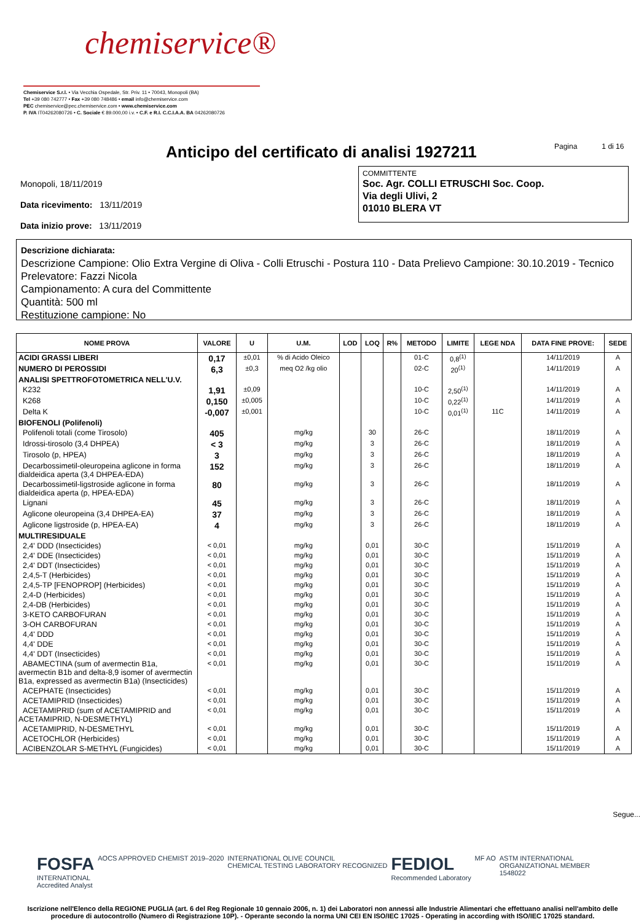chemiservice®
Chemiservice S.r.l. • Via Vecchia Ospedale, Str. Priv. 11 • 70043, Monopoli (BA)
Tel +39 080 742777 • Fax +39 080 748486 • email info@chemiservice.com
PEC chemiservice@pec.chemiservice.com • www.chemiservice.com
P. IVA IT04262080726 • C. Sociale € 89.000,00 i.v. • C.F. e R.I. C.C.I.A.A. BA 04262080726
Anticipo del certificato di analisi 1927211
Pagina 1 di 16
Monopoli, 18/11/2019
Data ricevimento: 13/11/2019
Data inizio prove: 13/11/2019
COMMITTENTE
Soc. Agr. COLLI ETRUSCHI Soc. Coop.
Via degli Ulivi, 2
01010 BLERA VT
Descrizione dichiarata:
Descrizione Campione: Olio Extra Vergine di Oliva - Colli Etruschi - Postura 110 - Data Prelievo Campione: 30.10.2019 - Tecnico Prelevatore: Fazzi Nicola
Campionamento: A cura del Committente
Quantità: 500 ml
Restituzione campione: No
| NOME PROVA | VALORE | U | U.M. | LOD | LOQ | R% | METODO | LIMITE | LEGE NDA | DATA FINE PROVE: | SEDE |
| --- | --- | --- | --- | --- | --- | --- | --- | --- | --- | --- | --- |
| ACIDI GRASSI LIBERI | 0,17 | ±0,01 | % di Acido Oleico | | | | 01-C | 0,8<sup>(1)</sup> | | 14/11/2019 | A |
| NUMERO DI PEROSSIDI | 6,3 | ±0,3 | meq O2 /kg olio | | | | 02-C | 20<sup>(1)</sup> | | 14/11/2019 | A |
| ANALISI SPETTROFOTOMETRICA NELL'U.V. | | | | | | | | | | | |
| K232 | 1,91 | ±0,09 | | | | | 10-C | 2,50<sup>(1)</sup> | | 14/11/2019 | A |
| K268 | 0,150 | ±0,005 | | | | | 10-C | 0,22<sup>(1)</sup> | | 14/11/2019 | A |
| Delta K | -0,007 | ±0,001 | | | | | 10-C | 0,01<sup>(1)</sup> | 11C | 14/11/2019 | A |
| BIOFENOLI (Polifenoli) | | | | | | | | | | | |
| Polifenoli totali (come Tirosolo) | 405 | | mg/kg | | 30 | | 26-C | | | 18/11/2019 | A |
| Idrossi-tirosolo (3,4 DHPEA) | < 3 | | mg/kg | | 3 | | 26-C | | | 18/11/2019 | A |
| Tirosolo (p, HPEA) | 3 | | mg/kg | | 3 | | 26-C | | | 18/11/2019 | A |
| Decarbossimetil-oleuropeina aglicone in forma dialdeidica aperta (3,4 DHPEA-EDA) | 152 | | mg/kg | | 3 | | 26-C | | | 18/11/2019 | A |
| Decarbossimetil-ligstroside aglicone in forma dialdeidica aperta (p, HPEA-EDA) | 80 | | mg/kg | | 3 | | 26-C | | | 18/11/2019 | A |
| Lignani | 45 | | mg/kg | | 3 | | 26-C | | | 18/11/2019 | A |
| Aglicone oleuropeina (3,4 DHPEA-EA) | 37 | | mg/kg | | 3 | | 26-C | | | 18/11/2019 | A |
| Aglicone ligstroside (p, HPEA-EA) | 4 | | mg/kg | | 3 | | 26-C | | | 18/11/2019 | A |
| MULTIRESIDUALE | | | | | | | | | | | |
| 2,4' DDD (Insecticides) | < 0,01 | | mg/kg | | 0,01 | | 30-C | | | 15/11/2019 | A |
| 2,4' DDE (Insecticides) | < 0,01 | | mg/kg | | 0,01 | | 30-C | | | 15/11/2019 | A |
| 2,4' DDT (Insecticides) | < 0,01 | | mg/kg | | 0,01 | | 30-C | | | 15/11/2019 | A |
| 2,4,5-T (Herbicides) | < 0,01 | | mg/kg | | 0,01 | | 30-C | | | 15/11/2019 | A |
| 2,4,5-TP [FENOPROP] (Herbicides) | < 0,01 | | mg/kg | | 0,01 | | 30-C | | | 15/11/2019 | A |
| 2,4-D (Herbicides) | < 0,01 | | mg/kg | | 0,01 | | 30-C | | | 15/11/2019 | A |
| 2,4-DB (Herbicides) | < 0,01 | | mg/kg | | 0,01 | | 30-C | | | 15/11/2019 | A |
| 3-KETO CARBOFURAN | < 0,01 | | mg/kg | | 0,01 | | 30-C | | | 15/11/2019 | A |
| 3-OH CARBOFURAN | < 0,01 | | mg/kg | | 0,01 | | 30-C | | | 15/11/2019 | A |
| 4,4' DDD | < 0,01 | | mg/kg | | 0,01 | | 30-C | | | 15/11/2019 | A |
| 4,4' DDE | < 0,01 | | mg/kg | | 0,01 | | 30-C | | | 15/11/2019 | A |
| 4,4' DDT (Insecticides) | < 0,01 | | mg/kg | | 0,01 | | 30-C | | | 15/11/2019 | A |
| ABAMECTINA (sum of avermectin B1a, avermectin B1b and delta-8,9 isomer of avermectin B1a, expressed as avermectin B1a) (Insecticides) | < 0,01 | | mg/kg | | 0,01 | | 30-C | | | 15/11/2019 | A |
| ACEPHATE (Insecticides) | < 0,01 | | mg/kg | | 0,01 | | 30-C | | | 15/11/2019 | A |
| ACETAMIPRID (Insecticides) | < 0,01 | | mg/kg | | 0,01 | | 30-C | | | 15/11/2019 | A |
| ACETAMIPRID (sum of ACETAMIPRID and ACETAMIPRID, N-DESMETHYL) | < 0,01 | | mg/kg | | 0,01 | | 30-C | | | 15/11/2019 | A |
| ACETAMIPRID, N-DESMETHYL | < 0,01 | | mg/kg | | 0,01 | | 30-C | | | 15/11/2019 | A |
| ACETOCHLOR (Herbicides) | < 0,01 | | mg/kg | | 0,01 | | 30-C | | | 15/11/2019 | A |
| ACIBENZOLAR S-METHYL (Fungicides) | < 0,01 | | mg/kg | | 0,01 | | 30-C | | | 15/11/2019 | A |
Segue...
FOSFA
INTERNATIONAL
Accredited Analyst AOCS APPROVED CHEMIST 2019–2020 INTERNATIONAL OLIVE COUNCIL
CHEMICAL TESTING LABORATORY RECOGNIZED FEDIOL
Recommended Laboratory MF AO ASTM INTERNATIONAL
ORGANIZATIONAL MEMBER
1548022
Iscrizione nell'Elenco della REGIONE PUGLIA (art. 6 del Reg Regionale 10 gennaio 2006, n. 1) dei Laboratori non annessi alle Industrie Alimentari che effettuano analisi nell'ambito delle procedure di autocontrollo (Numero di Registrazione 10P). - Operante secondo la norma UNI CEI EN ISO/IEC 17025 - Operating in according with ISO/IEC 17025 standard.